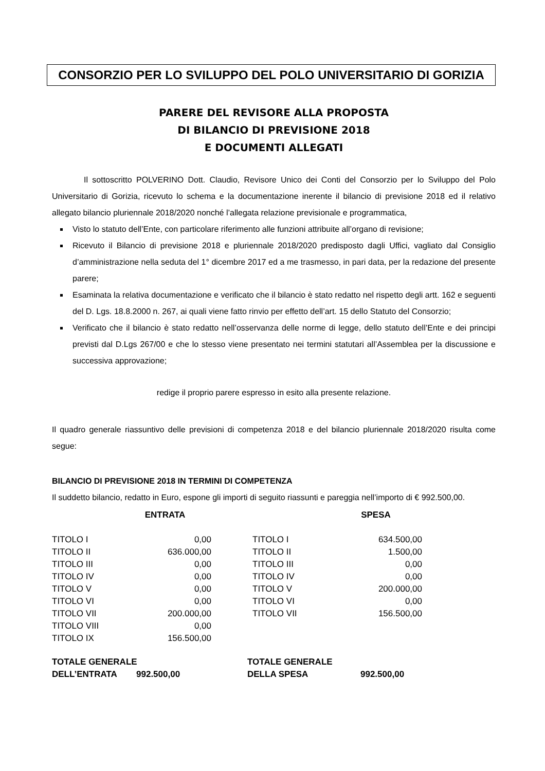CONSORZIO PER LO SVILUPPO DEL POLO UNIVERSITARIO DI GORIZIA
PARERE DEL REVISORE ALLA PROPOSTA
DI BILANCIO DI PREVISIONE 2018
E DOCUMENTI ALLEGATI
Il sottoscritto POLVERINO Dott. Claudio, Revisore Unico dei Conti del Consorzio per lo Sviluppo del Polo Universitario di Gorizia, ricevuto lo schema e la documentazione inerente il bilancio di previsione 2018 ed il relativo allegato bilancio pluriennale 2018/2020 nonché l’allegata relazione previsionale e programmatica,
Visto lo statuto dell’Ente, con particolare riferimento alle funzioni attribuite all’organo di revisione;
Ricevuto il Bilancio di previsione 2018 e pluriennale 2018/2020 predisposto dagli Uffici, vagliato dal Consiglio d’amministrazione nella seduta del 1° dicembre 2017 ed a me trasmesso, in pari data, per la redazione del presente parere;
Esaminata la relativa documentazione e verificato che il bilancio è stato redatto nel rispetto degli artt. 162 e seguenti del D. Lgs. 18.8.2000 n. 267, ai quali viene fatto rinvio per effetto dell’art. 15 dello Statuto del Consorzio;
Verificato che il bilancio è stato redatto nell’osservanza delle norme di legge, dello statuto dell’Ente e dei principi previsti dal D.Lgs 267/00 e che lo stesso viene presentato nei termini statutari all’Assemblea per la discussione e successiva approvazione;
redige il proprio parere espresso in esito alla presente relazione.
Il quadro generale riassuntivo delle previsioni di competenza 2018 e del bilancio pluriennale 2018/2020 risulta come segue:
BILANCIO DI PREVISIONE 2018 IN TERMINI DI COMPETENZA
Il suddetto bilancio, redatto in Euro, espone gli importi di seguito riassunti e pareggia nell’importo di € 992.500,00.
| | ENTRATA | | | SPESA |
| --- | --- | --- | --- | --- |
| TITOLO I | 0,00 | | TITOLO I | 634.500,00 |
| TITOLO II | 636.000,00 | | TITOLO II | 1.500,00 |
| TITOLO III | 0,00 | | TITOLO III | 0,00 |
| TITOLO IV | 0,00 | | TITOLO IV | 0,00 |
| TITOLO V | 0,00 | | TITOLO V | 200.000,00 |
| TITOLO VI | 0,00 | | TITOLO VI | 0,00 |
| TITOLO VII | 200.000,00 | | TITOLO VII | 156.500,00 |
| TITOLO VIII | 0,00 | | | |
| TITOLO IX | 156.500,00 | | | |
| TOTALE GENERALE | TOTALE GENERALE | |
| DELL’ENTRATA 992.500,00 | DELLA SPESA | 992.500,00 |